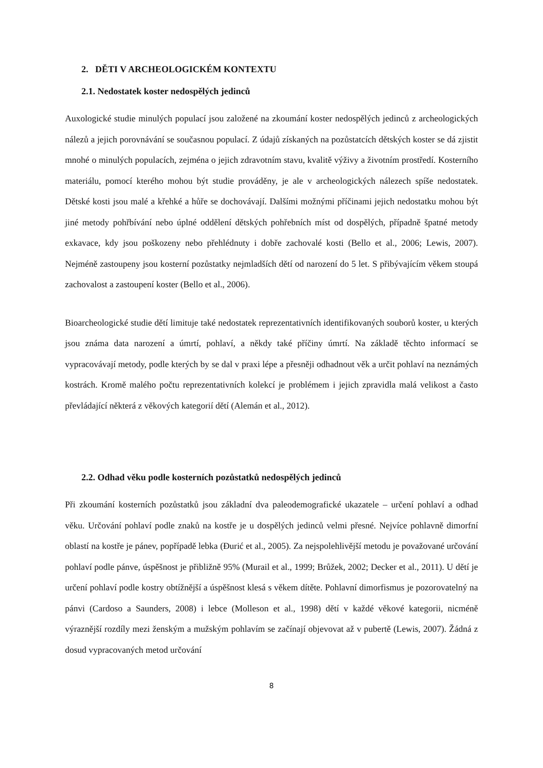2. DĚTI V ARCHEOLOGICKÉM KONTEXTU
2.1. Nedostatek koster nedospělých jedinců
Auxologické studie minulých populací jsou založené na zkoumání koster nedospělých jedinců z archeologických nálezů a jejich porovnávání se současnou populací. Z údajů získaných na pozůstatcích dětských koster se dá zjistit mnohé o minulých populacích, zejména o jejich zdravotním stavu, kvalitě výživy a životním prostředí. Kosterního materiálu, pomocí kterého mohou být studie prováděny, je ale v archeologických nálezech spíše nedostatek. Dětské kosti jsou malé a křehké a hůře se dochovávají. Dalšími možnými příčinami jejich nedostatku mohou být jiné metody pohřbívání nebo úplné oddělení dětských pohřebních míst od dospělých, případně špatné metody exkavace, kdy jsou poškozeny nebo přehlédnuty i dobře zachovalé kosti (Bello et al., 2006; Lewis, 2007). Nejméně zastoupeny jsou kosterní pozůstatky nejmladších dětí od narození do 5 let. S přibývajícím věkem stoupá zachovalost a zastoupení koster (Bello et al., 2006).
Bioarcheologické studie dětí limituje také nedostatek reprezentativních identifikovaných souborů koster, u kterých jsou známa data narození a úmrtí, pohlaví, a někdy také příčiny úmrtí. Na základě těchto informací se vypracovávají metody, podle kterých by se dal v praxi lépe a přesněji odhadnout věk a určit pohlaví na neznámých kostrách. Kromě malého počtu reprezentativních kolekcí je problémem i jejich zpravidla malá velikost a často převládající některá z věkových kategorií dětí (Alemán et al., 2012).
2.2. Odhad věku podle kosterních pozůstatků nedospělých jedinců
Při zkoumání kosterních pozůstatků jsou základní dva paleodemografické ukazatele – určení pohlaví a odhad věku. Určování pohlaví podle znaků na kostře je u dospělých jedinců velmi přesné. Nejvíce pohlavně dimorfní oblastí na kostře je pánev, popřípadě lebka (Đurić et al., 2005). Za nejspolehlivější metodu je považované určování pohlaví podle pánve, úspěšnost je přibližně 95% (Murail et al., 1999; Brůžek, 2002; Decker et al., 2011). U dětí je určení pohlaví podle kostry obtížnější a úspěšnost klesá s věkem dítěte. Pohlavní dimorfismus je pozorovatelný na pánvi (Cardoso a Saunders, 2008) i lebce (Molleson et al., 1998) dětí v každé věkové kategorii, nicméně výraznější rozdíly mezi ženským a mužským pohlavím se začínají objevovat až v pubertě (Lewis, 2007). Žádná z dosud vypracovaných metod určování
8